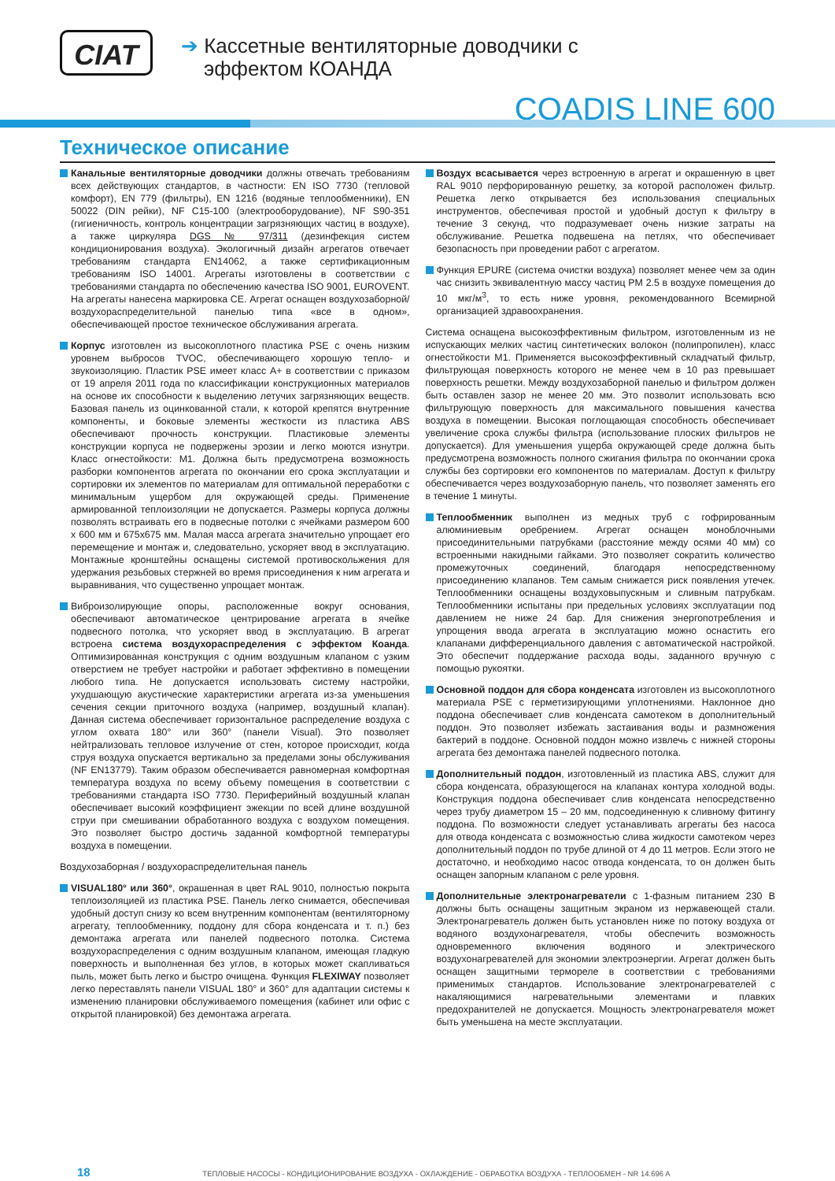CIAT
➔ Кассетные вентиляторные доводчики с
эффектом КОАНДА
COADIS LINE 600
Техническое описание
Канальные вентиляторные доводчики должны отвечать требованиям всех действующих стандартов, в частности: EN ISO 7730 (тепловой комфорт), EN 779 (фильтры), EN 1216 (водяные теплообменники), EN 50022 (DIN рейки), NF C15-100 (электрооборудование), NF S90-351 (гигиеничность, контроль концентрации загрязняющих частиц в воздухе), а также циркуляра DGS № 97/311 (дезинфекция систем кондиционирования воздуха). Экологичный дизайн агрегатов отвечает требованиям стандарта EN14062, а также сертификационным требованиям ISO 14001. Агрегаты изготовлены в соответствии с требованиями стандарта по обеспечению качества ISO 9001, EUROVENT. На агрегаты нанесена маркировка CE. Агрегат оснащен воздухозаборной/ воздухораспределительной панелью типа «все в одном», обеспечивающей простое техническое обслуживания агрегата.
Корпус изготовлен из высокоплотного пластика PSE с очень низким уровнем выбросов TVOC, обеспечивающего хорошую тепло- и звукоизоляцию. Пластик PSE имеет класс A+ в соответствии с приказом от 19 апреля 2011 года по классификации конструкционных материалов на основе их способности к выделению летучих загрязняющих веществ. Базовая панель из оцинкованной стали, к которой крепятся внутренние компоненты, и боковые элементы жесткости из пластика ABS обеспечивают прочность конструкции. Пластиковые элементы конструкции корпуса не подвержены эрозии и легко моются изнутри. Класс огнестойкости: M1. Должна быть предусмотрена возможность разборки компонентов агрегата по окончании его срока эксплуатации и сортировки их элементов по материалам для оптимальной переработки с минимальным ущербом для окружающей среды. Применение армированной теплоизоляции не допускается. Размеры корпуса должны позволять встраивать его в подвесные потолки с ячейками размером 600 x 600 мм и 675x675 мм. Малая масса агрегата значительно упрощает его перемещение и монтаж и, следовательно, ускоряет ввод в эксплуатацию. Монтажные кронштейны оснащены системой противоскольжения для удержания резьбовых стержней во время присоединения к ним агрегата и выравнивания, что существенно упрощает монтаж.
Виброизолирующие опоры, расположенные вокруг основания, обеспечивают автоматическое центрирование агрегата в ячейке подвесного потолка, что ускоряет ввод в эксплуатацию. В агрегат встроена система воздухораспределения с эффектом Коанда. Оптимизированная конструкция с одним воздушным клапаном с узким отверстием не требует настройки и работает эффективно в помещении любого типа. Не допускается использовать систему настройки, ухудшающую акустические характеристики агрегата из-за уменьшения сечения секции приточного воздуха (например, воздушный клапан). Данная система обеспечивает горизонтальное распределение воздуха с углом охвата 180° или 360° (панели Visual). Это позволяет нейтрализовать тепловое излучение от стен, которое происходит, когда струя воздуха опускается вертикально за пределами зоны обслуживания (NF EN13779). Таким образом обеспечивается равномерная комфортная температура воздуха по всему объему помещения в соответствии с требованиями стандарта ISO 7730. Периферийный воздушный клапан обеспечивает высокий коэффициент эжекции по всей длине воздушной струи при смешивании обработанного воздуха с воздухом помещения. Это позволяет быстро достичь заданной комфортной температуры воздуха в помещении.
Воздухозаборная / воздухораспределительная панель
VISUAL180° или 360°, окрашенная в цвет RAL 9010, полностью покрыта теплоизоляцией из пластика PSE. Панель легко снимается, обеспечивая удобный доступ снизу ко всем внутренним компонентам (вентиляторному агрегату, теплообменнику, поддону для сбора конденсата и т. п.) без демонтажа агрегата или панелей подвесного потолка. Система воздухораспределения с одним воздушным клапаном, имеющая гладкую поверхность и выполненная без углов, в которых может скапливаться пыль, может быть легко и быстро очищена. Функция FLEXIWAY позволяет легко переставлять панели VISUAL 180° и 360° для адаптации системы к изменению планировки обслуживаемого помещения (кабинет или офис с открытой планировкой) без демонтажа агрегата.
Воздух всасывается через встроенную в агрегат и окрашенную в цвет RAL 9010 перфорированную решетку, за которой расположен фильтр. Решетка легко открывается без использования специальных инструментов, обеспечивая простой и удобный доступ к фильтру в течение 3 секунд, что подразумевает очень низкие затраты на обслуживание. Решетка подвешена на петлях, что обеспечивает безопасность при проведении работ с агрегатом.
Функция EPURE (система очистки воздуха) позволяет менее чем за один час снизить эквивалентную массу частиц PM 2.5 в воздухе помещения до 10 мкг/м<sup>3</sup>, то есть ниже уровня, рекомендованного Всемирной организацией здравоохранения.
Система оснащена высокоэффективным фильтром, изготовленным из не испускающих мелких частиц синтетических волокон (полипропилен), класс огнестойкости M1. Применяется высокоэффективный складчатый фильтр, фильтрующая поверхность которого не менее чем в 10 раз превышает поверхность решетки. Между воздухозаборной панелью и фильтром должен быть оставлен зазор не менее 20 мм. Это позволит использовать всю фильтрующую поверхность для максимального повышения качества воздуха в помещении. Высокая поглощающая способность обеспечивает увеличение срока службы фильтра (использование плоских фильтров не допускается). Для уменьшения ущерба окружающей среде должна быть предусмотрена возможность полного сжигания фильтра по окончании срока службы без сортировки его компонентов по материалам. Доступ к фильтру обеспечивается через воздухозаборную панель, что позволяет заменять его в течение 1 минуты.
Теплообменник выполнен из медных труб с гофрированным алюминиевым оребрением. Агрегат оснащен моноблочными присоединительными патрубками (расстояние между осями 40 мм) со встроенными накидными гайками. Это позволяет сократить количество промежуточных соединений, благодаря непосредственному присоединению клапанов. Тем самым снижается риск появления утечек. Теплообменники оснащены воздуховыпускным и сливным патрубкам. Теплообменники испытаны при предельных условиях эксплуатации под давлением не ниже 24 бар. Для снижения энергопотребления и упрощения ввода агрегата в эксплуатацию можно оснастить его клапанами дифференциального давления с автоматической настройкой. Это обеспечит поддержание расхода воды, заданного вручную с помощью рукоятки.
Основной поддон для сбора конденсата изготовлен из высокоплотного материала PSE с герметизирующими уплотнениями. Наклонное дно поддона обеспечивает слив конденсата самотеком в дополнительный поддон. Это позволяет избежать застаивания воды и размножения бактерий в поддоне. Основной поддон можно извлечь с нижней стороны агрегата без демонтажа панелей подвесного потолка.
Дополнительный поддон, изготовленный из пластика ABS, служит для сбора конденсата, образующегося на клапанах контура холодной воды. Конструкция поддона обеспечивает слив конденсата непосредственно через трубу диаметром 15 – 20 мм, подсоединенную к сливному фитингу поддона. По возможности следует устанавливать агрегаты без насоса для отвода конденсата с возможностью слива жидкости самотеком через дополнительный поддон по трубе длиной от 4 до 11 метров. Если этого не достаточно, и необходимо насос отвода конденсата, то он должен быть оснащен запорным клапаном с реле уровня.
Дополнительные электронагреватели с 1-фазным питанием 230 В должны быть оснащены защитным экраном из нержавеющей стали. Электронагреватель должен быть установлен ниже по потоку воздуха от водяного воздухонагревателя, чтобы обеспечить возможность одновременного включения водяного и электрического воздухонагревателей для экономии электроэнергии. Агрегат должен быть оснащен защитными термореле в соответствии с требованиями применимых стандартов. Использование электронагревателей с накаляющимися нагревательными элементами и плавких предохранителей не допускается. Мощность электронагревателя может быть уменьшена на месте эксплуатации.
18 ТЕПЛОВЫЕ НАСОСЫ - КОНДИЦИОНИРОВАНИЕ ВОЗДУХА - ОХЛАЖДЕНИЕ - ОБРАБОТКА ВОЗДУХА - ТЕПЛООБМЕН - NR 14.696 A